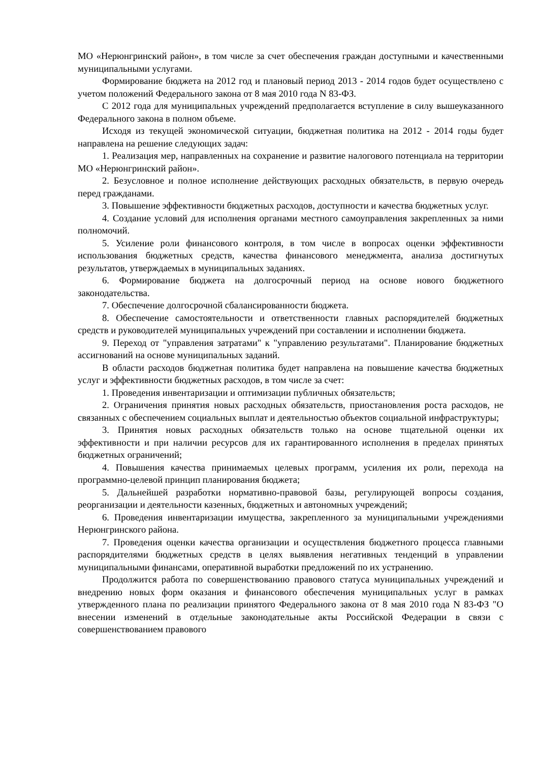МО «Нерюнгринский район», в том числе за счет обеспечения граждан доступными и качественными муниципальными услугами.
Формирование бюджета на 2012 год и плановый период 2013 - 2014 годов будет осуществлено с учетом положений Федерального закона от 8 мая 2010 года N 83-ФЗ.
С 2012 года для муниципальных учреждений предполагается вступление в силу вышеуказанного Федерального закона в полном объеме.
Исходя из текущей экономической ситуации, бюджетная политика на 2012 - 2014 годы будет направлена на решение следующих задач:
1. Реализация мер, направленных на сохранение и развитие налогового потенциала на территории МО «Нерюнгринский район».
2. Безусловное и полное исполнение действующих расходных обязательств, в первую очередь перед гражданами.
3. Повышение эффективности бюджетных расходов, доступности и качества бюджетных услуг.
4. Создание условий для исполнения органами местного самоуправления закрепленных за ними полномочий.
5. Усиление роли финансового контроля, в том числе в вопросах оценки эффективности использования бюджетных средств, качества финансового менеджмента, анализа достигнутых результатов, утверждаемых в муниципальных заданиях.
6. Формирование бюджета на долгосрочный период на основе нового бюджетного законодательства.
7. Обеспечение долгосрочной сбалансированности бюджета.
8. Обеспечение самостоятельности и ответственности главных распорядителей бюджетных средств и руководителей муниципальных учреждений при составлении и исполнении бюджета.
9. Переход от "управления затратами" к "управлению результатами". Планирование бюджетных ассигнований на основе муниципальных заданий.
В области расходов бюджетная политика будет направлена на повышение качества бюджетных услуг и эффективности бюджетных расходов, в том числе за счет:
1. Проведения инвентаризации и оптимизации публичных обязательств;
2. Ограничения принятия новых расходных обязательств, приостановления роста расходов, не связанных с обеспечением социальных выплат и деятельностью объектов социальной инфраструктуры;
3. Принятия новых расходных обязательств только на основе тщательной оценки их эффективности и при наличии ресурсов для их гарантированного исполнения в пределах принятых бюджетных ограничений;
4. Повышения качества принимаемых целевых программ, усиления их роли, перехода на программно-целевой принцип планирования бюджета;
5. Дальнейшей разработки нормативно-правовой базы, регулирующей вопросы создания, реорганизации и деятельности казенных, бюджетных и автономных учреждений;
6. Проведения инвентаризации имущества, закрепленного за муниципальными учреждениями Нерюнгринского района.
7. Проведения оценки качества организации и осуществления бюджетного процесса главными распорядителями бюджетных средств в целях выявления негативных тенденций в управлении муниципальными финансами, оперативной выработки предложений по их устранению.
Продолжится работа по совершенствованию правового статуса муниципальных учреждений и внедрению новых форм оказания и финансового обеспечения муниципальных услуг в рамках утвержденного плана по реализации принятого Федерального закона от 8 мая 2010 года N 83-ФЗ "О внесении изменений в отдельные законодательные акты Российской Федерации в связи с совершенствованием правового